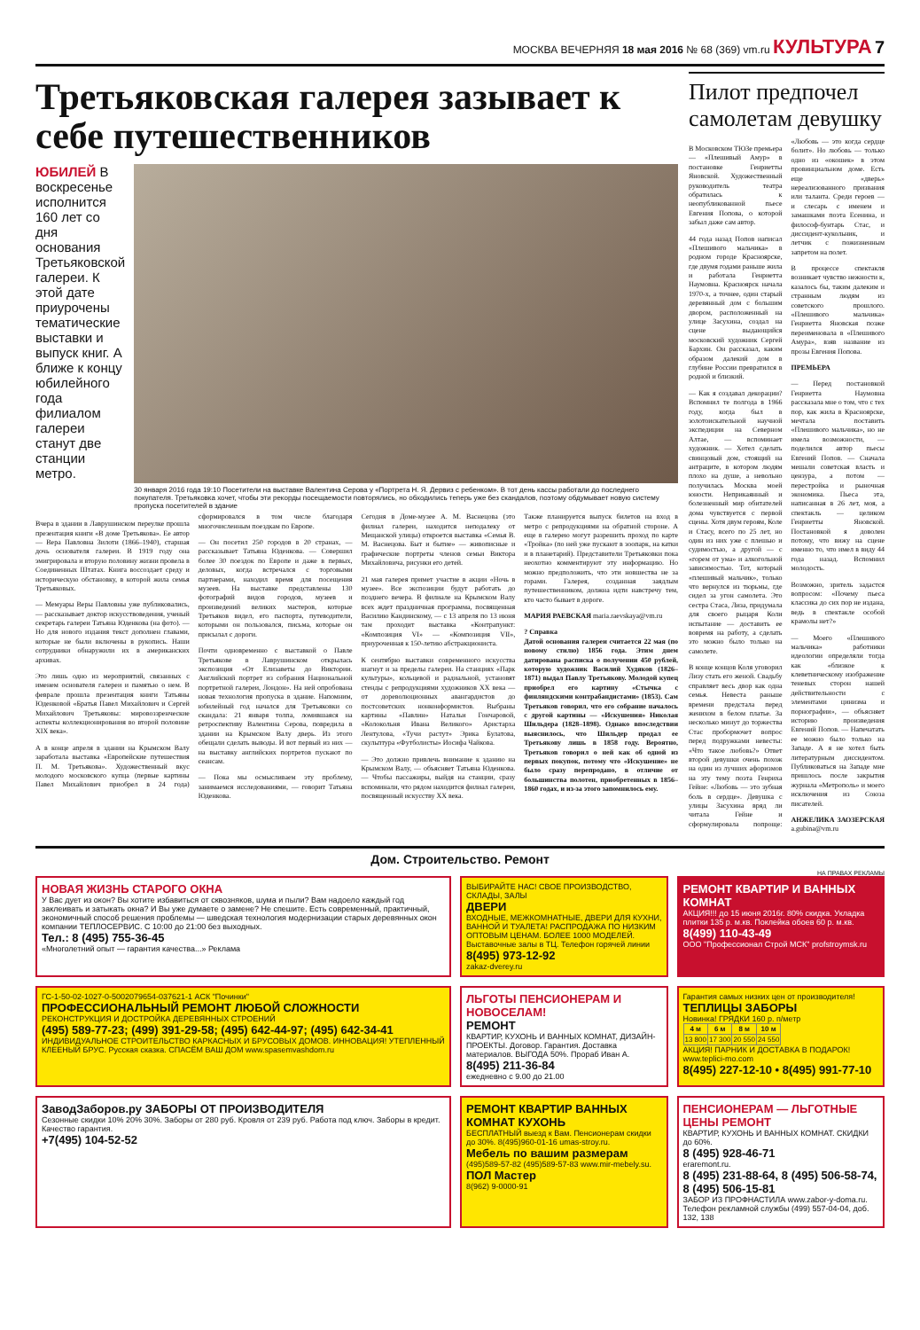МОСКВА ВЕЧЕРНЯЯ 18 мая 2016 № 68 (369) vm.ru КУЛЬТУРА 7
Третьяковская галерея зазывает к себе путешественников
ЮБИЛЕЙ В воскресенье исполнится 160 лет со дня основания Третьяковской галереи. К этой дате приурочены тематические выставки и выпуск книг. А ближе к концу юбилейного года филиалом галереи станут две станции метро.
30 января 2016 года 19:10 Посетители на выставке Валентина Серова у «Портрета Н. Я. Дервиз с ребенком». В тот день кассы работали до последнего покупателя. Третьяковка хочет, чтобы эти рекорды посещаемости повторялись, но обходились теперь уже без скандалов, поэтому обдумывает новую систему пропуска посетителей в здание
Вчера в здании в Лаврушинском переулке прошла презентация книги «В доме Третьякова». Ее автор — Вера Павловна Зилоти (1866–1940), старшая дочь основателя галереи. В 1919 году она эмигрировала и вторую половину жизни провела в Соединенных Штатах. Книга воссоздает среду и историческую обстановку, в которой жила семья Третьяковых.
— Мемуары Веры Павловны уже публиковались, — рассказывает доктор искусствоведения, ученый секретарь галереи Татьяна Юденкова (на фото). — Но для нового издания текст дополнен главами, которые не были включены в рукопись. Наши сотрудники обнаружили их в американских архивах.
Это лишь одно из мероприятий, связанных с именем основателя галереи и памятью о нем. В феврале прошла презентация книги Татьяны Юденковой «Братья Павел Михайлович и Сергей Михайлович Третьяковы: мировоззренческие аспекты коллекционирования во второй половине XIX века».
А в конце апреля в здании на Крымском Валу заработала выставка «Европейские путешествия П. М. Третьякова». Художественный вкус молодого московского купца (первые картины Павел Михайлович приобрел в 24 года) сформировался в том числе благодаря многочисленным поездкам по Европе.
— Он посетил 250 городов в 20 странах, — рассказывает Татьяна Юденкова. — Совершил более 30 поездок по Европе и даже в первых, деловых, когда встречался с торговыми партнерами, находил время для посещения музеев. На выставке представлены 130 фотографий видов городов, музеев и произведений великих мастеров, которые Третьяков видел, его паспорта, путеводители, которыми он пользовался, письма, которые он присылал с дороги.
Почти одновременно с выставкой о Павле Третьякове в Лаврушинском открылась экспозиция «От Елизаветы до Виктории. Английский портрет из собрания Национальной портретной галереи, Лондон». На ней опробована новая технология пропуска в здание. Напомним, юбилейный год начался для Третьяковки со скандала: 21 января толпа, ломившаяся на ретроспективу Валентина Серова, повредила в здании на Крымском Валу дверь. Из этого обещали сделать выводы. И вот первый из них — на выставку английских портретов пускают по сеансам.
— Пока мы осмысливаем эту проблему, занимаемся исследованиями, — говорит Татьяна Юденкова.
Сегодня в Доме-музее А. М. Васнецова (это филиал галереи, находится неподалеку от Мещанской улицы) откроется выставка «Семья В. М. Васнецова. Быт и бытие» — живописные и графические портреты членов семьи Виктора Михайловича, рисунки его детей.
21 мая галерея примет участие в акции «Ночь в музее». Все экспозиции будут работать до позднего вечера. В филиале на Крымском Валу всех ждет праздничная программа, посвященная Василию Кандинскому, — с 13 апреля по 13 июня там проходит выставка «Контрапункт: «Композиция VI» — «Композиция VII», приуроченная к 150-летию абстракциониста.
К сентябрю выставки современного искусства шагнут и за пределы галереи. На станциях «Парк культуры», кольцевой и радиальной, установят стенды с репродукциями художников XX века — от дореволюционных авангардистов до постсоветских нонконформистов. Выбраны картины «Павлин» Натальи Гончаровой, «Колокольня Ивана Великого» Аристарха Лентулова, «Тучи растут» Эрика Булатова, скульптура «Футболисты» Иосифа Чайкова.
— Это должно привлечь внимание к зданию на Крымском Валу, — объясняет Татьяна Юденкова. — Чтобы пассажиры, выйдя на станции, сразу вспоминали, что рядом находится филиал галереи, посвященный искусству XX века.
Также планируется выпуск билетов на вход в метро с репродукциями на обратной стороне. А еще в галерею могут разрешить проход по карте «Тройка» (по ней уже пускают в зоопарк, на катки и в планетарий). Представители Третьяковки пока неохотно комментируют эту информацию. Но можно предположить, что эти новшества не за горами. Галерея, созданная заядлым путешественником, должна идти навстречу тем, кто часто бывает в дороге.
МАРИЯ РАЕВСКАЯ maria.raevskaya@vm.ru
? Справка
Датой основания галереи считается 22 мая (по новому стилю) 1856 года. Этим днем датирована расписка о получении 450 рублей, которую художник Василий Худяков (1826–1871) выдал Павлу Третьякову. Молодой купец приобрел его картину «Стычка с финляндскими контрабандистами» (1853). Сам Третьяков говорил, что его собрание началось с другой картины — «Искушения» Николая Шильдера (1828–1898). Однако впоследствии выяснилось, что Шильдер продал ее Третьякову лишь в 1858 году. Вероятно, Третьяков говорил о ней как об одной из первых покупок, потому что «Искушение» не было сразу перепродано, в отличие от большинства полотен, приобретенных в 1856–1860 годах, и из-за этого запомнилось ему.
Пилот предпочел самолетам девушку
В Московском ТЮЗе премьера — «Плешивый Амур» в постановке Генриетты Яновской. Художественный руководитель театра обратилась к неопубликованной пьесе Евгения Попова, о которой забыл даже сам автор.
44 года назад Попов написал «Плешивого мальчика» в родном городе Красноярске, где двумя годами раньше жила и работала Генриетта Наумовна. Красноярск начала 1970-х, а точнее, один старый деревянный дом с большим двором, расположенный на улице Засухина, создал на сцене выдающийся московский художник Сергей Бархин. Он рассказал, каким образом далекий дом в глубине России превратился в родной и близкий.
— Как я создавал декорации? Вспомнил те полгода в 1966 году, когда был в золотоискательной научной экспедиции на Северном Алтае, — вспоминает художник. — Хотел сделать свинцовый дом, стоящий на антраците, в котором людям плохо на душе, а невольно получилась Москва моей юности. Неприкаянный и болезненный мир обитателей дома чувствуется с первой сцены. Хотя двум героям, Коле и Стасу, всего по 25 лет, но один из них уже с плешью и судимостью, а другой — с «горем от ума» и алкогольной зависимостью. Тот, который «плешивый мальчик», только что вернулся из тюрьмы, где сидел за угон самолета. Это сестра Стаса, Лиза, придумала для своего рыцаря Коли испытание — доставить ее вовремя на работу, а сделать это можно было только на самолете.
В конце концов Коля уговорил Лизу стать его женой. Свадьбу справляет весь двор как одна семья. Невеста раньше времени предстала перед женихом в белом платье. За несколько минут до торжества Стас пробормочет вопрос перед подружками невесты: «Что такое любовь?» Ответ второй девушки очень похож на один из лучших афоризмов на эту тему поэта Генриха Гейне: «Любовь — это зубная боль в сердце». Девушка с улицы Засухина вряд ли читала Гейне и сформулировала попроще: «Любовь — это когда сердце болит». Но любовь — только одно из «окошек» в этом провинциальном доме. Есть еще «дверь» нереализованного призвания или таланта. Среди героев — и слесарь с именем и замашками поэта Есенина, и философ-бунтарь Стас, и диссидент-кукольник, и летчик с пожизненным запретом на полет.
В процессе спектакля возникает чувство нежности к, казалось бы, таким далеким и странным людям из советского прошлого. «Плешивого мальчика» Генриетта Яновская позже переименовала в «Плешивого Амура», взяв название из прозы Евгения Попова.
ПРЕМЬЕРА
— Перед постановкой Генриетта Наумовна рассказала мне о том, что с тех пор, как жила в Красноярске, мечтала поставить «Плешивого мальчика», но не имела возможности, — поделился автор пьесы Евгений Попов. — Сначала мешали советская власть и цензура, а потом — перестройка и рыночная экономика. Пьеса эта, написанная в 26 лет, моя, а спектакль — целиком Генриетты Яновской. Постановкой я доволен потому, что вижу на сцене именно то, что имел в виду 44 года назад. Вспомнил молодость.
Возможно, зритель задастся вопросом: «Почему пьеса классика до сих пор не издана, ведь в спектакле особой крамолы нет?»
— Моего «Плешивого мальчика» работники идеологии определяли тогда как «близкое к клеветническому изображение теневых сторон нашей действительности с элементами цинизма и порнографии», — объясняет историю произведения Евгений Попов. — Напечатать ее можно было только на Западе. А я не хотел быть литературным диссидентом. Публиковаться на Западе мне пришлось после закрытия журнала «Метрополь» и моего исключения из Союза писателей.
АНЖЕЛИКА ЗАОЗЕРСКАЯ a.gubina@vm.ru
Дом. Строительство. Ремонт
НА ПРАВАХ РЕКЛАМЫ
НОВАЯ ЖИЗНЬ СТАРОГО ОКНА
У Вас дует из окон? Вы хотите избавиться от сквозняков, шума и пыли? Вам надоело каждый год заклеивать и затыкать окна? И Вы уже думаете о замене? Не спешите. Есть современный, практичный, экономичный способ решения проблемы — шведская технология модернизации старых деревянных окон компании ТЕПЛОСЕРВИС. С 10:00 до 21:00 без выходных.
Тел.: 8 (495) 755-36-45
«Многолетний опыт — гарантия качества...» Реклама
ВЫБИРАЙТЕ НАС! СВОЕ ПРОИЗВОДСТВО, СКЛАДЫ, ЗАЛЫ
ДВЕРИ
ВХОДНЫЕ, МЕЖКОМНАТНЫЕ, ДВЕРИ ДЛЯ КУХНИ, ВАННОЙ И ТУАЛЕТА! РАСПРОДАЖА ПО НИЗКИМ ОПТОВЫМ ЦЕНАМ. БОЛЕЕ 1000 МОДЕЛЕЙ. Выставочные залы в ТЦ. Телефон горячей линии
8(495) 973-12-92
zakaz-dverey.ru
РЕМОНТ КВАРТИР И ВАННЫХ КОМНАТ
АКЦИЯ!!! до 15 июня 2016г. 80% скидка. Укладка плитки 135 р. м.кв. Поклейка обоев 60 р. м.кв.
8(499) 110-43-49
ООО "Профессионал Строй МСК" profstroymsk.ru
ГС-1-50-02-1027-0-5002079654-037621-1 АСК "Починки"
ПРОФЕССИОНАЛЬНЫЙ РЕМОНТ ЛЮБОЙ СЛОЖНОСТИ
РЕКОНСТРУКЦИЯ И ДОСТРОЙКА ДЕРЕВЯННЫХ СТРОЕНИЙ
(495) 589-77-23; (499) 391-29-58; (495) 642-44-97; (495) 642-34-41
ИНДИВИДУАЛЬНОЕ СТРОИТЕЛЬСТВО КАРКАСНЫХ И БРУСОВЫХ ДОМОВ. ИННОВАЦИЯ! УТЕПЛЕННЫЙ КЛЕЕНЫЙ БРУС. Русская сказка. СПАСЁМ ВАШ ДОМ www.spasemvashdom.ru
ЛЬГОТЫ ПЕНСИОНЕРАМ И НОВОСЕЛАМ!
РЕМОНТ
КВАРТИР, КУХОНЬ И ВАННЫХ КОМНАТ, ДИЗАЙН-ПРОЕКТЫ. Договор. Гарантия. Доставка материалов. ВЫГОДА 50%. Прораб Иван А.
8(495) 211-36-84
ежедневно с 9.00 до 21.00
Гарантия самых низких цен от производителя!
ТЕПЛИЦЫ ЗАБОРЫ
Новинка! ГРЯДКИ 160 р. п/метр
| 4 м | 6 м | 8 м | 10 м |
| --- | --- | --- | --- |
| 13 800 | 17 300 | 20 550 | 24 550 |
АКЦИЯ! ПАРНИК И ДОСТАВКА В ПОДАРОК! www.teplici-mo.com
8(495) 227-12-10 • 8(495) 991-77-10
ЗаводЗаборов.ру ЗАБОРЫ ОТ ПРОИЗВОДИТЕЛЯ
Сезонные скидки 10% 20% 30%. Заборы от 280 руб. Кровля от 239 руб. Работа под ключ. Заборы в кредит. Качество гарантия.
+7(495) 104-52-52
РЕМОНТ КВАРТИР ВАННЫХ КОМНАТ КУХОНЬ
БЕСПЛАТНЫЙ выезд к Вам. Пенсионерам скидки до 30%. 8(495)960-01-16 umas-stroy.ru.
Мебель по вашим размерам
(495)589-57-82 (495)589-57-83 www.mir-mebely.su.
ПОЛ Мастер
8(962) 9-0000-91
ПЕНСИОНЕРАМ — ЛЬГОТНЫЕ ЦЕНЫ РЕМОНТ
КВАРТИР, КУХОНЬ И ВАННЫХ КОМНАТ. СКИДКИ до 60%.
8 (495) 928-46-71
eraremont.ru.
8 (495) 231-88-64, 8 (495) 506-58-74, 8 (495) 506-15-81
ЗАБОР ИЗ ПРОФНАСТИЛА www.zabor-y-doma.ru. Телефон рекламной службы (499) 557-04-04, доб. 132, 138